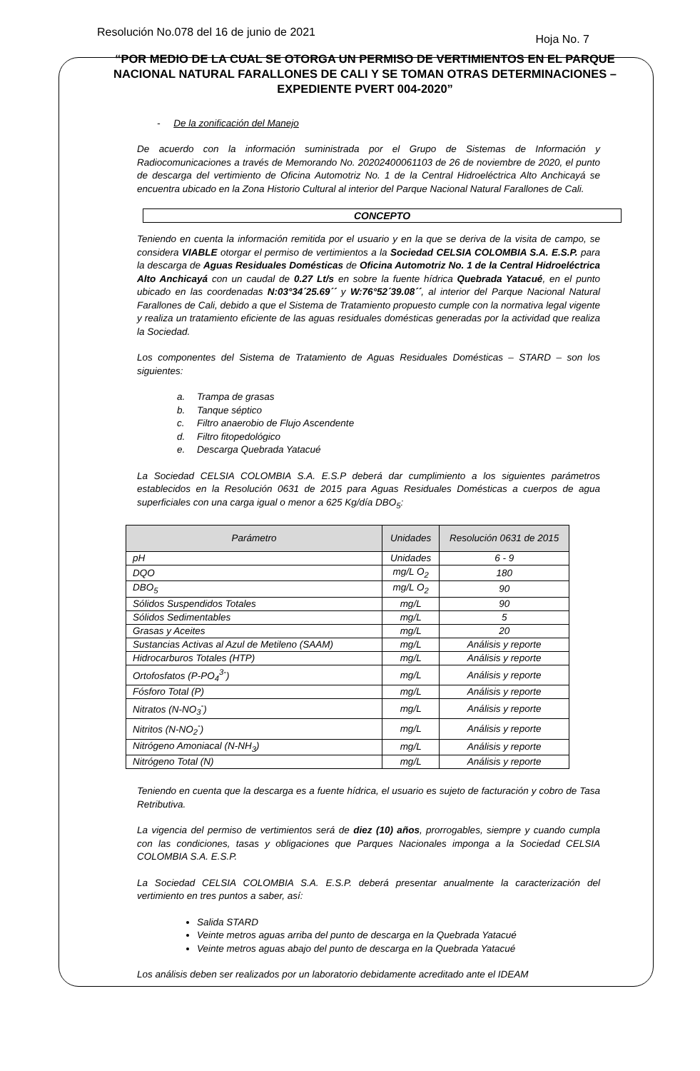Resolución No.078 del 16 de junio de 2021 Hoja No. 7
“POR MEDIO DE LA CUAL SE OTORGA UN PERMISO DE VERTIMIENTOS EN EL PARQUE NACIONAL NATURAL FARALLONES DE CALI Y SE TOMAN OTRAS DETERMINACIONES – EXPEDIENTE PVERT 004-2020”
- De la zonificación del Manejo
De acuerdo con la información suministrada por el Grupo de Sistemas de Información y Radiocomunicaciones a través de Memorando No. 20202400061103 de 26 de noviembre de 2020, el punto de descarga del vertimiento de Oficina Automotriz No. 1 de la Central Hidroeléctrica Alto Anchicayá se encuentra ubicado en la Zona Historio Cultural al interior del Parque Nacional Natural Farallones de Cali.
CONCEPTO
Teniendo en cuenta la información remitida por el usuario y en la que se deriva de la visita de campo, se considera VIABLE otorgar el permiso de vertimientos a la Sociedad CELSIA COLOMBIA S.A. E.S.P. para la descarga de Aguas Residuales Domésticas de Oficina Automotriz No. 1 de la Central Hidroeléctrica Alto Anchicayá con un caudal de 0.27 Lt/s en sobre la fuente hídrica Quebrada Yatacué, en el punto ubicado en las coordenadas N:03°34´25.69´´ y W:76°52´39.08´´, al interior del Parque Nacional Natural Farallones de Cali, debido a que el Sistema de Tratamiento propuesto cumple con la normativa legal vigente y realiza un tratamiento eficiente de las aguas residuales domésticas generadas por la actividad que realiza la Sociedad.
Los componentes del Sistema de Tratamiento de Aguas Residuales Domésticas – STARD – son los siguientes:
a. Trampa de grasas
b. Tanque séptico
c. Filtro anaerobio de Flujo Ascendente
d. Filtro fitopedológico
e. Descarga Quebrada Yatacué
La Sociedad CELSIA COLOMBIA S.A. E.S.P deberá dar cumplimiento a los siguientes parámetros establecidos en la Resolución 0631 de 2015 para Aguas Residuales Domésticas a cuerpos de agua superficiales con una carga igual o menor a 625 Kg/día DBO<sub>5</sub>:
| Parámetro | Unidades | Resolución 0631 de 2015 |
| --- | --- | --- |
| pH | Unidades | 6 - 9 |
| DQO | mg/L O<sub>2</sub> | 180 |
| DBO<sub>5</sub> | mg/L O<sub>2</sub> | 90 |
| Sólidos Suspendidos Totales | mg/L | 90 |
| Sólidos Sedimentables | mg/L | 5 |
| Grasas y Aceites | mg/L | 20 |
| Sustancias Activas al Azul de Metileno (SAAM) | mg/L | Análisis y reporte |
| Hidrocarburos Totales (HTP) | mg/L | Análisis y reporte |
| Ortofosfatos (P-PO<sub>4</sub><sup>3-</sup>) | mg/L | Análisis y reporte |
| Fósforo Total (P) | mg/L | Análisis y reporte |
| Nitratos (N-NO<sub>3</sub><sup>-</sup>) | mg/L | Análisis y reporte |
| Nitritos (N-NO<sub>2</sub><sup>-</sup>) | mg/L | Análisis y reporte |
| Nitrógeno Amoniacal (N-NH<sub>3</sub>) | mg/L | Análisis y reporte |
| Nitrógeno Total (N) | mg/L | Análisis y reporte |
Teniendo en cuenta que la descarga es a fuente hídrica, el usuario es sujeto de facturación y cobro de Tasa Retributiva.
La vigencia del permiso de vertimientos será de diez (10) años, prorrogables, siempre y cuando cumpla con las condiciones, tasas y obligaciones que Parques Nacionales imponga a la Sociedad CELSIA COLOMBIA S.A. E.S.P.
La Sociedad CELSIA COLOMBIA S.A. E.S.P. deberá presentar anualmente la caracterización del vertimiento en tres puntos a saber, así:
Salida STARD
Veinte metros aguas arriba del punto de descarga en la Quebrada Yatacué
Veinte metros aguas abajo del punto de descarga en la Quebrada Yatacué
Los análisis deben ser realizados por un laboratorio debidamente acreditado ante el IDEAM